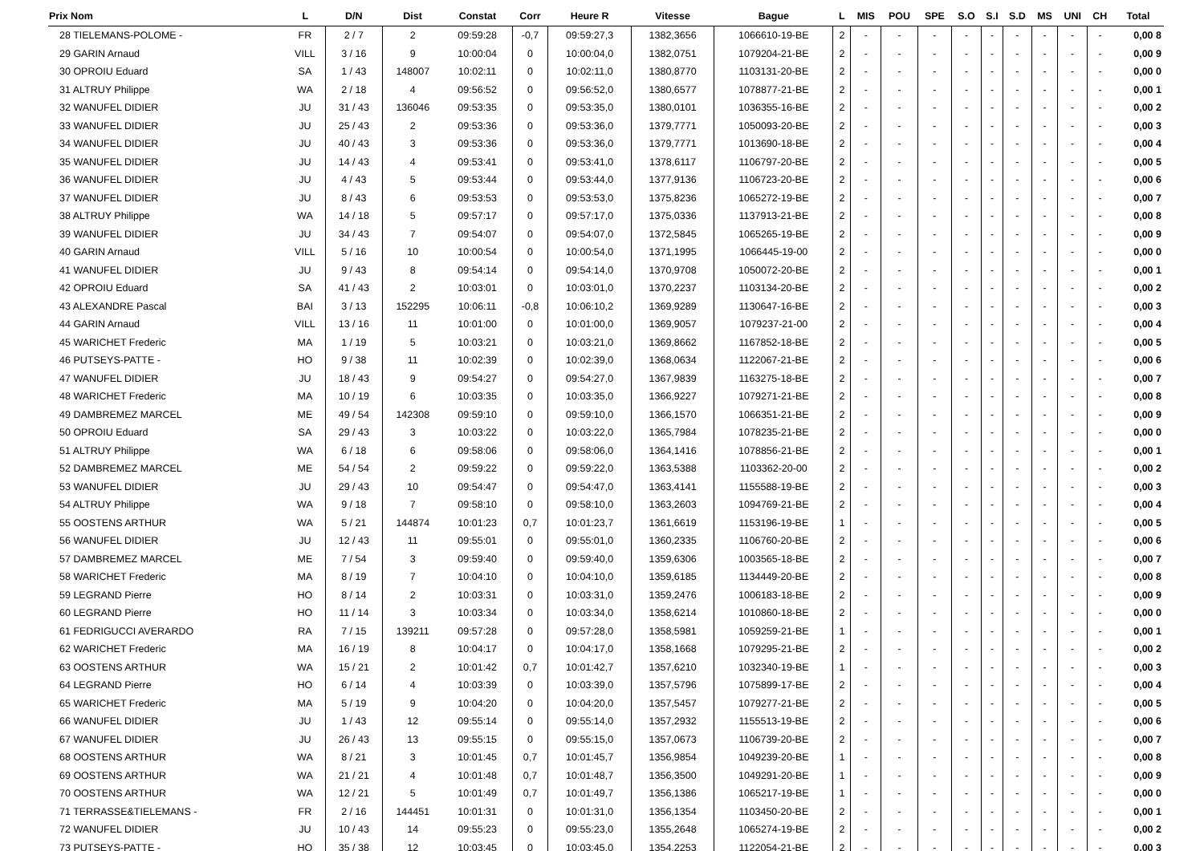| Prix Nom | L | D/N | Dist | Constat | Corr | Heure R | Vitesse | Bague | L | MIS | POU | SPE | S.O | S.I | S.D | MS | UNI | CH | Total |
| --- | --- | --- | --- | --- | --- | --- | --- | --- | --- | --- | --- | --- | --- | --- | --- | --- | --- | --- | --- |
| 28 TIELEMANS-POLOME - | FR | 2 / 7 | 2 | 09:59:28 | -0,7 | 09:59:27,3 | 1382,3656 | 1066610-19-BE | 2 | - | - | - | - | - | - | - | - | - | 0,00 8 |
| 29 GARIN Arnaud | VILL | 3 / 16 | 9 | 10:00:04 | 0 | 10:00:04,0 | 1382,0751 | 1079204-21-BE | 2 | - | - | - | - | - | - | - | - | - | 0,00 9 |
| 30 OPROIU Eduard | SA | 1 / 43 | 148007 | 10:02:11 | 0 | 10:02:11,0 | 1380,8770 | 1103131-20-BE | 2 | - | - | - | - | - | - | - | - | - | 0,00 0 |
| 31 ALTRUY Philippe | WA | 2 / 18 | 4 | 09:56:52 | 0 | 09:56:52,0 | 1380,6577 | 1078877-21-BE | 2 | - | - | - | - | - | - | - | - | - | 0,00 1 |
| 32 WANUFEL DIDIER | JU | 31 / 43 | 136046 | 09:53:35 | 0 | 09:53:35,0 | 1380,0101 | 1036355-16-BE | 2 | - | - | - | - | - | - | - | - | - | 0,00 2 |
| 33 WANUFEL DIDIER | JU | 25 / 43 | 2 | 09:53:36 | 0 | 09:53:36,0 | 1379,7771 | 1050093-20-BE | 2 | - | - | - | - | - | - | - | - | - | 0,00 3 |
| 34 WANUFEL DIDIER | JU | 40 / 43 | 3 | 09:53:36 | 0 | 09:53:36,0 | 1379,7771 | 1013690-18-BE | 2 | - | - | - | - | - | - | - | - | - | 0,00 4 |
| 35 WANUFEL DIDIER | JU | 14 / 43 | 4 | 09:53:41 | 0 | 09:53:41,0 | 1378,6117 | 1106797-20-BE | 2 | - | - | - | - | - | - | - | - | - | 0,00 5 |
| 36 WANUFEL DIDIER | JU | 4 / 43 | 5 | 09:53:44 | 0 | 09:53:44,0 | 1377,9136 | 1106723-20-BE | 2 | - | - | - | - | - | - | - | - | - | 0,00 6 |
| 37 WANUFEL DIDIER | JU | 8 / 43 | 6 | 09:53:53 | 0 | 09:53:53,0 | 1375,8236 | 1065272-19-BE | 2 | - | - | - | - | - | - | - | - | - | 0,00 7 |
| 38 ALTRUY Philippe | WA | 14 / 18 | 5 | 09:57:17 | 0 | 09:57:17,0 | 1375,0336 | 1137913-21-BE | 2 | - | - | - | - | - | - | - | - | - | 0,00 8 |
| 39 WANUFEL DIDIER | JU | 34 / 43 | 7 | 09:54:07 | 0 | 09:54:07,0 | 1372,5845 | 1065265-19-BE | 2 | - | - | - | - | - | - | - | - | - | 0,00 9 |
| 40 GARIN Arnaud | VILL | 5 / 16 | 10 | 10:00:54 | 0 | 10:00:54,0 | 1371,1995 | 1066445-19-00 | 2 | - | - | - | - | - | - | - | - | - | 0,00 0 |
| 41 WANUFEL DIDIER | JU | 9 / 43 | 8 | 09:54:14 | 0 | 09:54:14,0 | 1370,9708 | 1050072-20-BE | 2 | - | - | - | - | - | - | - | - | - | 0,00 1 |
| 42 OPROIU Eduard | SA | 41 / 43 | 2 | 10:03:01 | 0 | 10:03:01,0 | 1370,2237 | 1103134-20-BE | 2 | - | - | - | - | - | - | - | - | - | 0,00 2 |
| 43 ALEXANDRE Pascal | BAI | 3 / 13 | 152295 | 10:06:11 | -0,8 | 10:06:10,2 | 1369,9289 | 1130647-16-BE | 2 | - | - | - | - | - | - | - | - | - | 0,00 3 |
| 44 GARIN Arnaud | VILL | 13 / 16 | 11 | 10:01:00 | 0 | 10:01:00,0 | 1369,9057 | 1079237-21-00 | 2 | - | - | - | - | - | - | - | - | - | 0,00 4 |
| 45 WARICHET Frederic | MA | 1 / 19 | 5 | 10:03:21 | 0 | 10:03:21,0 | 1369,8662 | 1167852-18-BE | 2 | - | - | - | - | - | - | - | - | - | 0,00 5 |
| 46 PUTSEYS-PATTE - | HO | 9 / 38 | 11 | 10:02:39 | 0 | 10:02:39,0 | 1368,0634 | 1122067-21-BE | 2 | - | - | - | - | - | - | - | - | - | 0,00 6 |
| 47 WANUFEL DIDIER | JU | 18 / 43 | 9 | 09:54:27 | 0 | 09:54:27,0 | 1367,9839 | 1163275-18-BE | 2 | - | - | - | - | - | - | - | - | - | 0,00 7 |
| 48 WARICHET Frederic | MA | 10 / 19 | 6 | 10:03:35 | 0 | 10:03:35,0 | 1366,9227 | 1079271-21-BE | 2 | - | - | - | - | - | - | - | - | - | 0,00 8 |
| 49 DAMBREMEZ MARCEL | ME | 49 / 54 | 142308 | 09:59:10 | 0 | 09:59:10,0 | 1366,1570 | 1066351-21-BE | 2 | - | - | - | - | - | - | - | - | - | 0,00 9 |
| 50 OPROIU Eduard | SA | 29 / 43 | 3 | 10:03:22 | 0 | 10:03:22,0 | 1365,7984 | 1078235-21-BE | 2 | - | - | - | - | - | - | - | - | - | 0,00 0 |
| 51 ALTRUY Philippe | WA | 6 / 18 | 6 | 09:58:06 | 0 | 09:58:06,0 | 1364,1416 | 1078856-21-BE | 2 | - | - | - | - | - | - | - | - | - | 0,00 1 |
| 52 DAMBREMEZ MARCEL | ME | 54 / 54 | 2 | 09:59:22 | 0 | 09:59:22,0 | 1363,5388 | 1103362-20-00 | 2 | - | - | - | - | - | - | - | - | - | 0,00 2 |
| 53 WANUFEL DIDIER | JU | 29 / 43 | 10 | 09:54:47 | 0 | 09:54:47,0 | 1363,4141 | 1155588-19-BE | 2 | - | - | - | - | - | - | - | - | - | 0,00 3 |
| 54 ALTRUY Philippe | WA | 9 / 18 | 7 | 09:58:10 | 0 | 09:58:10,0 | 1363,2603 | 1094769-21-BE | 2 | - | - | - | - | - | - | - | - | - | 0,00 4 |
| 55 OOSTENS ARTHUR | WA | 5 / 21 | 144874 | 10:01:23 | 0,7 | 10:01:23,7 | 1361,6619 | 1153196-19-BE | 1 | - | - | - | - | - | - | - | - | - | 0,00 5 |
| 56 WANUFEL DIDIER | JU | 12 / 43 | 11 | 09:55:01 | 0 | 09:55:01,0 | 1360,2335 | 1106760-20-BE | 2 | - | - | - | - | - | - | - | - | - | 0,00 6 |
| 57 DAMBREMEZ MARCEL | ME | 7 / 54 | 3 | 09:59:40 | 0 | 09:59:40,0 | 1359,6306 | 1003565-18-BE | 2 | - | - | - | - | - | - | - | - | - | 0,00 7 |
| 58 WARICHET Frederic | MA | 8 / 19 | 7 | 10:04:10 | 0 | 10:04:10,0 | 1359,6185 | 1134449-20-BE | 2 | - | - | - | - | - | - | - | - | - | 0,00 8 |
| 59 LEGRAND Pierre | HO | 8 / 14 | 2 | 10:03:31 | 0 | 10:03:31,0 | 1359,2476 | 1006183-18-BE | 2 | - | - | - | - | - | - | - | - | - | 0,00 9 |
| 60 LEGRAND Pierre | HO | 11 / 14 | 3 | 10:03:34 | 0 | 10:03:34,0 | 1358,6214 | 1010860-18-BE | 2 | - | - | - | - | - | - | - | - | - | 0,00 0 |
| 61 FEDRIGUCCI AVERARDO | RA | 7 / 15 | 139211 | 09:57:28 | 0 | 09:57:28,0 | 1358,5981 | 1059259-21-BE | 1 | - | - | - | - | - | - | - | - | - | 0,00 1 |
| 62 WARICHET Frederic | MA | 16 / 19 | 8 | 10:04:17 | 0 | 10:04:17,0 | 1358,1668 | 1079295-21-BE | 2 | - | - | - | - | - | - | - | - | - | 0,00 2 |
| 63 OOSTENS ARTHUR | WA | 15 / 21 | 2 | 10:01:42 | 0,7 | 10:01:42,7 | 1357,6210 | 1032340-19-BE | 1 | - | - | - | - | - | - | - | - | - | 0,00 3 |
| 64 LEGRAND Pierre | HO | 6 / 14 | 4 | 10:03:39 | 0 | 10:03:39,0 | 1357,5796 | 1075899-17-BE | 2 | - | - | - | - | - | - | - | - | - | 0,00 4 |
| 65 WARICHET Frederic | MA | 5 / 19 | 9 | 10:04:20 | 0 | 10:04:20,0 | 1357,5457 | 1079277-21-BE | 2 | - | - | - | - | - | - | - | - | - | 0,00 5 |
| 66 WANUFEL DIDIER | JU | 1 / 43 | 12 | 09:55:14 | 0 | 09:55:14,0 | 1357,2932 | 1155513-19-BE | 2 | - | - | - | - | - | - | - | - | - | 0,00 6 |
| 67 WANUFEL DIDIER | JU | 26 / 43 | 13 | 09:55:15 | 0 | 09:55:15,0 | 1357,0673 | 1106739-20-BE | 2 | - | - | - | - | - | - | - | - | - | 0,00 7 |
| 68 OOSTENS ARTHUR | WA | 8 / 21 | 3 | 10:01:45 | 0,7 | 10:01:45,7 | 1356,9854 | 1049239-20-BE | 1 | - | - | - | - | - | - | - | - | - | 0,00 8 |
| 69 OOSTENS ARTHUR | WA | 21 / 21 | 4 | 10:01:48 | 0,7 | 10:01:48,7 | 1356,3500 | 1049291-20-BE | 1 | - | - | - | - | - | - | - | - | - | 0,00 9 |
| 70 OOSTENS ARTHUR | WA | 12 / 21 | 5 | 10:01:49 | 0,7 | 10:01:49,7 | 1356,1386 | 1065217-19-BE | 1 | - | - | - | - | - | - | - | - | - | 0,00 0 |
| 71 TERRASSE&TIELEMANS - | FR | 2 / 16 | 144451 | 10:01:31 | 0 | 10:01:31,0 | 1356,1354 | 1103450-20-BE | 2 | - | - | - | - | - | - | - | - | - | 0,00 1 |
| 72 WANUFEL DIDIER | JU | 10 / 43 | 14 | 09:55:23 | 0 | 09:55:23,0 | 1355,2648 | 1065274-19-BE | 2 | - | - | - | - | - | - | - | - | - | 0,00 2 |
| 73 PUTSEYS-PATTE - | HO | 35 / 38 | 12 | 10:03:45 | 0 | 10:03:45,0 | 1354,2253 | 1122054-21-BE | 2 | - | - | - | - | - | - | - | - | - | 0,00 3 |